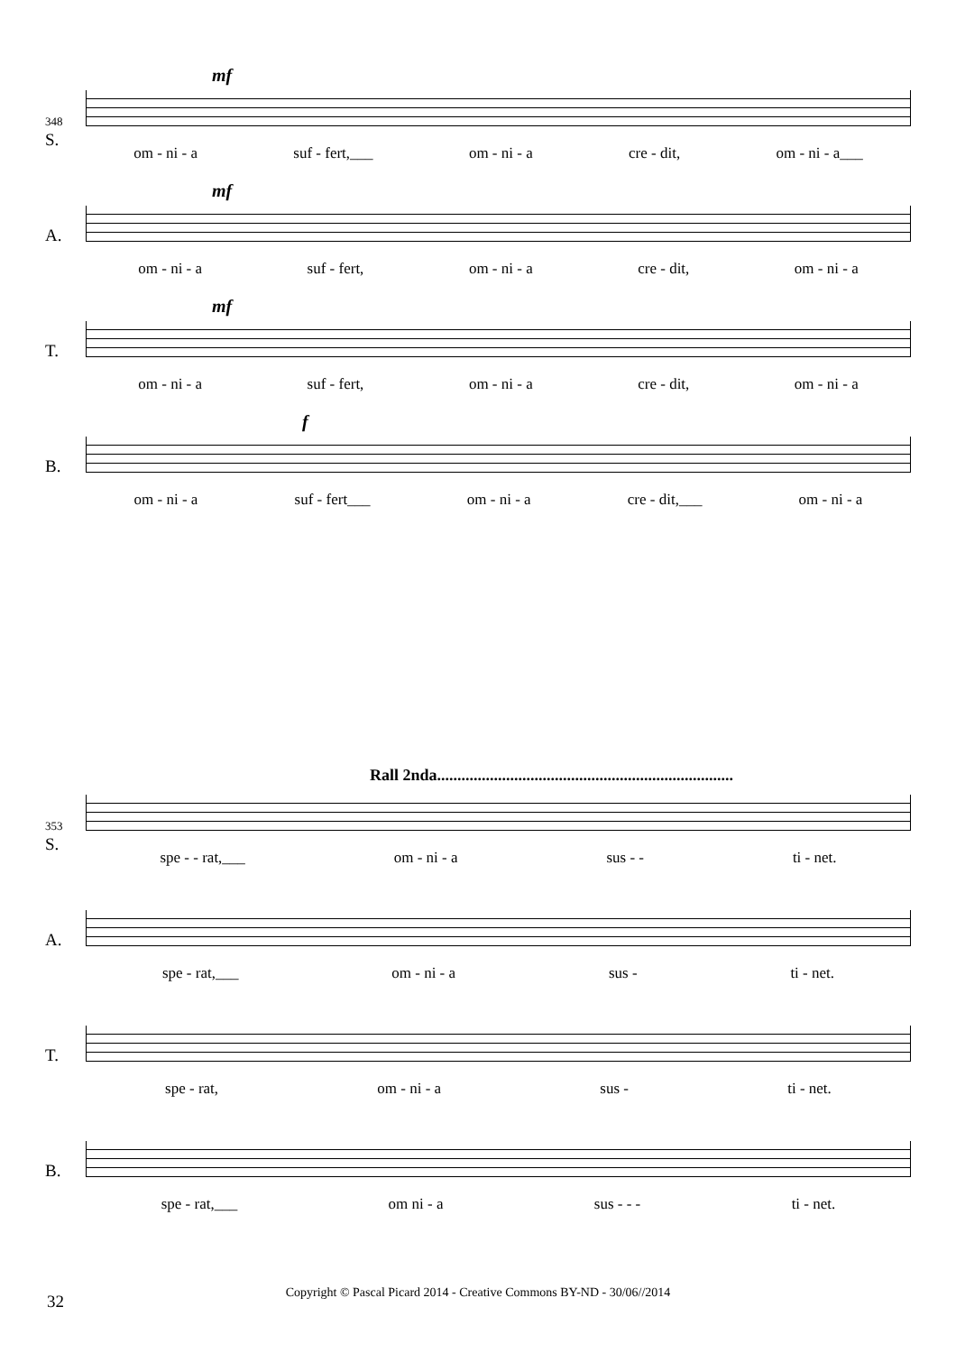348
S.
mf
om - ni - a suf - fert,___ om - ni - a cre - dit, om - ni - a___
A.
mf
om - ni - a suf - fert, om - ni - a cre - dit, om - ni - a
T.
mf
om - ni - a suf - fert, om - ni - a cre - dit, om - ni - a
B.
f
om - ni - a suf - fert___ om - ni - a cre - dit,___ om - ni - a
Rall 2nda.........................................................................
353
S.
spe - - rat,___ om - ni - a sus - - ti - net.
A.
spe - rat,___ om - ni - a sus - ti - net.
T.
spe - rat, om - ni - a sus - ti - net.
B.
spe - rat,___ om ni - a sus - - - ti - net.
32
Copyright © Pascal Picard 2014 - Creative Commons BY-ND - 30/06//2014